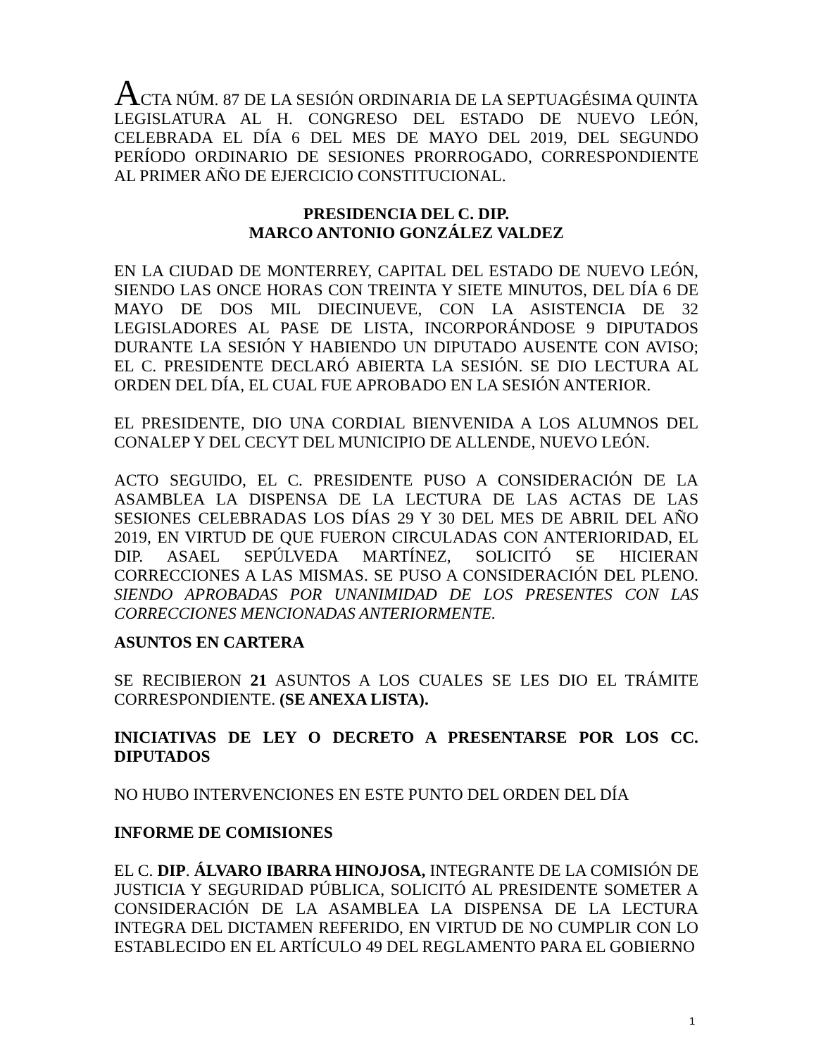ACTA NÚM. 87 DE LA SESIÓN ORDINARIA DE LA SEPTUAGÉSIMA QUINTA LEGISLATURA AL H. CONGRESO DEL ESTADO DE NUEVO LEÓN, CELEBRADA EL DÍA 6 DEL MES DE MAYO DEL 2019, DEL SEGUNDO PERÍODO ORDINARIO DE SESIONES PRORROGADO, CORRESPONDIENTE AL PRIMER AÑO DE EJERCICIO CONSTITUCIONAL.
PRESIDENCIA DEL C. DIP.
MARCO ANTONIO GONZÁLEZ VALDEZ
EN LA CIUDAD DE MONTERREY, CAPITAL DEL ESTADO DE NUEVO LEÓN, SIENDO LAS ONCE HORAS CON TREINTA Y SIETE MINUTOS, DEL DÍA 6 DE MAYO DE DOS MIL DIECINUEVE, CON LA ASISTENCIA DE 32 LEGISLADORES AL PASE DE LISTA, INCORPORÁNDOSE 9 DIPUTADOS DURANTE LA SESIÓN Y HABIENDO UN DIPUTADO AUSENTE CON AVISO; EL C. PRESIDENTE DECLARÓ ABIERTA LA SESIÓN. SE DIO LECTURA AL ORDEN DEL DÍA, EL CUAL FUE APROBADO EN LA SESIÓN ANTERIOR.
EL PRESIDENTE, DIO UNA CORDIAL BIENVENIDA A LOS ALUMNOS DEL CONALEP Y DEL CECYT DEL MUNICIPIO DE ALLENDE, NUEVO LEÓN.
ACTO SEGUIDO, EL C. PRESIDENTE PUSO A CONSIDERACIÓN DE LA ASAMBLEA LA DISPENSA DE LA LECTURA DE LAS ACTAS DE LAS SESIONES CELEBRADAS LOS DÍAS 29 Y 30 DEL MES DE ABRIL DEL AÑO 2019, EN VIRTUD DE QUE FUERON CIRCULADAS CON ANTERIORIDAD, EL DIP. ASAEL SEPÚLVEDA MARTÍNEZ, SOLICITÓ SE HICIERAN CORRECCIONES A LAS MISMAS. SE PUSO A CONSIDERACIÓN DEL PLENO. SIENDO APROBADAS POR UNANIMIDAD DE LOS PRESENTES CON LAS CORRECCIONES MENCIONADAS ANTERIORMENTE.
ASUNTOS EN CARTERA
SE RECIBIERON 21 ASUNTOS A LOS CUALES SE LES DIO EL TRÁMITE CORRESPONDIENTE. (SE ANEXA LISTA).
INICIATIVAS DE LEY O DECRETO A PRESENTARSE POR LOS CC. DIPUTADOS
NO HUBO INTERVENCIONES EN ESTE PUNTO DEL ORDEN DEL DÍA
INFORME DE COMISIONES
EL C. DIP. ÁLVARO IBARRA HINOJOSA, INTEGRANTE DE LA COMISIÓN DE JUSTICIA Y SEGURIDAD PÚBLICA, SOLICITÓ AL PRESIDENTE SOMETER A CONSIDERACIÓN DE LA ASAMBLEA LA DISPENSA DE LA LECTURA INTEGRA DEL DICTAMEN REFERIDO, EN VIRTUD DE NO CUMPLIR CON LO ESTABLECIDO EN EL ARTÍCULO 49 DEL REGLAMENTO PARA EL GOBIERNO
1